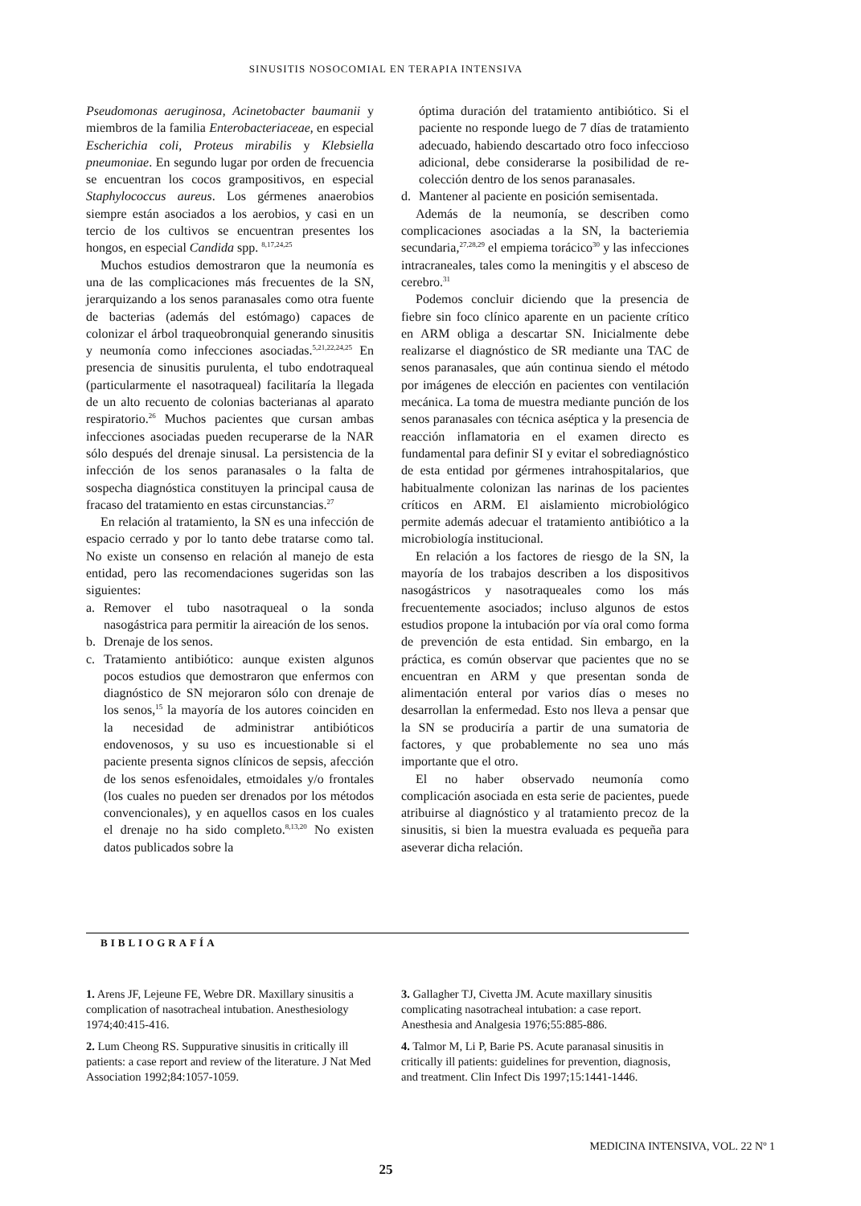SINUSITIS NOSOCOMIAL EN TERAPIA INTENSIVA
Pseudomonas aeruginosa, Acinetobacter baumanii y miembros de la familia Enterobacteriaceae, en especial Escherichia coli, Proteus mirabilis y Klebsiella pneumoniae. En segundo lugar por orden de frecuencia se encuentran los cocos grampositivos, en especial Staphylococcus aureus. Los gérmenes anaerobios siempre están asociados a los aerobios, y casi en un tercio de los cultivos se encuentran presentes los hongos, en especial Candida spp. <sup>8,17,24,25</sup>
Muchos estudios demostraron que la neumonía es una de las complicaciones más frecuentes de la SN, jerarquizando a los senos paranasales como otra fuente de bacterias (además del estómago) capaces de colonizar el árbol traqueobronquial generando sinusitis y neumonía como infecciones asociadas.<sup>5,21,22,24,25</sup> En presencia de sinusitis purulenta, el tubo endotraqueal (particularmente el nasotraqueal) facilitaría la llegada de un alto recuento de colonias bacterianas al aparato respiratorio.<sup>26</sup> Muchos pacientes que cursan ambas infecciones asociadas pueden recuperarse de la NAR sólo después del drenaje sinusal. La persistencia de la infección de los senos paranasales o la falta de sospecha diagnóstica constituyen la principal causa de fracaso del tratamiento en estas circunstancias.<sup>27</sup>
En relación al tratamiento, la SN es una infección de espacio cerrado y por lo tanto debe tratarse como tal. No existe un consenso en relación al manejo de esta entidad, pero las recomendaciones sugeridas son las siguientes:
a. Remover el tubo nasotraqueal o la sonda nasogástrica para permitir la aireación de los senos.
b. Drenaje de los senos.
c. Tratamiento antibiótico: aunque existen algunos pocos estudios que demostraron que enfermos con diagnóstico de SN mejoraron sólo con drenaje de los senos,<sup>15</sup> la mayoría de los autores coinciden en la necesidad de administrar antibióticos endovenosos, y su uso es incuestionable si el paciente presenta signos clínicos de sepsis, afección de los senos esfenoidales, etmoidales y/o frontales (los cuales no pueden ser drenados por los métodos convencionales), y en aquellos casos en los cuales el drenaje no ha sido completo.<sup>8,13,20</sup> No existen datos publicados sobre la
óptima duración del tratamiento antibiótico. Si el paciente no responde luego de 7 días de tratamiento adecuado, habiendo descartado otro foco infeccioso adicional, debe considerarse la posibilidad de re-colección dentro de los senos paranasales.
d. Mantener al paciente en posición semisentada.
Además de la neumonía, se describen como complicaciones asociadas a la SN, la bacteriemia secundaria,<sup>27,28,29</sup> el empiema torácico<sup>30</sup> y las infecciones intracraneales, tales como la meningitis y el absceso de cerebro.<sup>31</sup>
Podemos concluir diciendo que la presencia de fiebre sin foco clínico aparente en un paciente crítico en ARM obliga a descartar SN. Inicialmente debe realizarse el diagnóstico de SR mediante una TAC de senos paranasales, que aún continua siendo el método por imágenes de elección en pacientes con ventilación mecánica. La toma de muestra mediante punción de los senos paranasales con técnica aséptica y la presencia de reacción inflamatoria en el examen directo es fundamental para definir SI y evitar el sobrediagnóstico de esta entidad por gérmenes intrahospitalarios, que habitualmente colonizan las narinas de los pacientes críticos en ARM. El aislamiento microbiológico permite además adecuar el tratamiento antibiótico a la microbiología institucional.
En relación a los factores de riesgo de la SN, la mayoría de los trabajos describen a los dispositivos nasogástricos y nasotraqueales como los más frecuentemente asociados; incluso algunos de estos estudios propone la intubación por vía oral como forma de prevención de esta entidad. Sin embargo, en la práctica, es común observar que pacientes que no se encuentran en ARM y que presentan sonda de alimentación enteral por varios días o meses no desarrollan la enfermedad. Esto nos lleva a pensar que la SN se produciría a partir de una sumatoria de factores, y que probablemente no sea uno más importante que el otro.
El no haber observado neumonía como complicación asociada en esta serie de pacientes, puede atribuirse al diagnóstico y al tratamiento precoz de la sinusitis, si bien la muestra evaluada es pequeña para aseverar dicha relación.
BIBLIOGRAFÍA
1. Arens JF, Lejeune FE, Webre DR. Maxillary sinusitis a complication of nasotracheal intubation. Anesthesiology 1974;40:415-416.
2. Lum Cheong RS. Suppurative sinusitis in critically ill patients: a case report and review of the literature. J Nat Med Association 1992;84:1057-1059.
3. Gallagher TJ, Civetta JM. Acute maxillary sinusitis complicating nasotracheal intubation: a case report. Anesthesia and Analgesia 1976;55:885-886.
4. Talmor M, Li P, Barie PS. Acute paranasal sinusitis in critically ill patients: guidelines for prevention, diagnosis, and treatment. Clin Infect Dis 1997;15:1441-1446.
MEDICINA INTENSIVA, VOL. 22 Nº 1
25